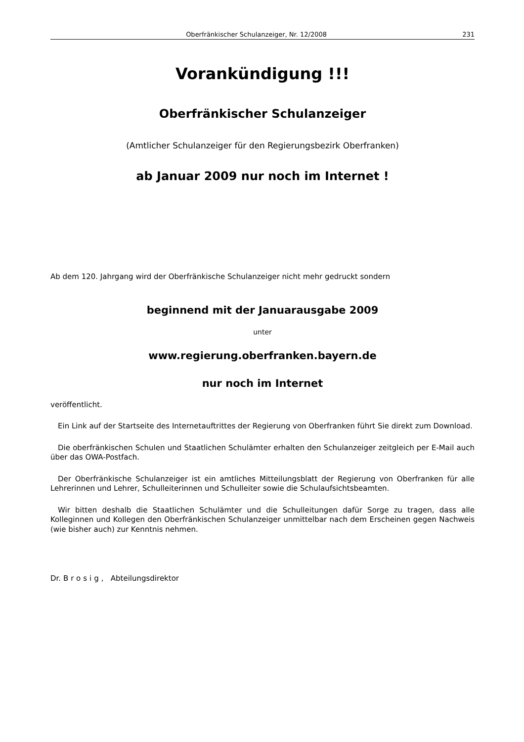Oberfränkischer Schulanzeiger, Nr. 12/2008 231
Vorankündigung !!!
Oberfränkischer Schulanzeiger
(Amtlicher Schulanzeiger für den Regierungsbezirk Oberfranken)
ab Januar 2009 nur noch im Internet !
Ab dem 120. Jahrgang wird der Oberfränkische Schulanzeiger nicht mehr gedruckt sondern
beginnend mit der Januarausgabe 2009
unter
www.regierung.oberfranken.bayern.de
nur noch im Internet
veröffentlicht.
Ein Link auf der Startseite des Internetauftrittes der Regierung von Oberfranken führt Sie direkt zum Download.
Die oberfränkischen Schulen und Staatlichen Schulämter erhalten den Schulanzeiger zeitgleich per E-Mail auch über das OWA-Postfach.
Der Oberfränkische Schulanzeiger ist ein amtliches Mitteilungsblatt der Regierung von Oberfranken für alle Lehrerinnen und Lehrer, Schulleiterinnen und Schulleiter sowie die Schulaufsichtsbeamten.
Wir bitten deshalb die Staatlichen Schulämter und die Schulleitungen dafür Sorge zu tragen, dass alle Kolleginnen und Kollegen den Oberfränkischen Schulanzeiger unmittelbar nach dem Erscheinen gegen Nachweis (wie bisher auch) zur Kenntnis nehmen.
Dr. Brosig, Abteilungsdirektor